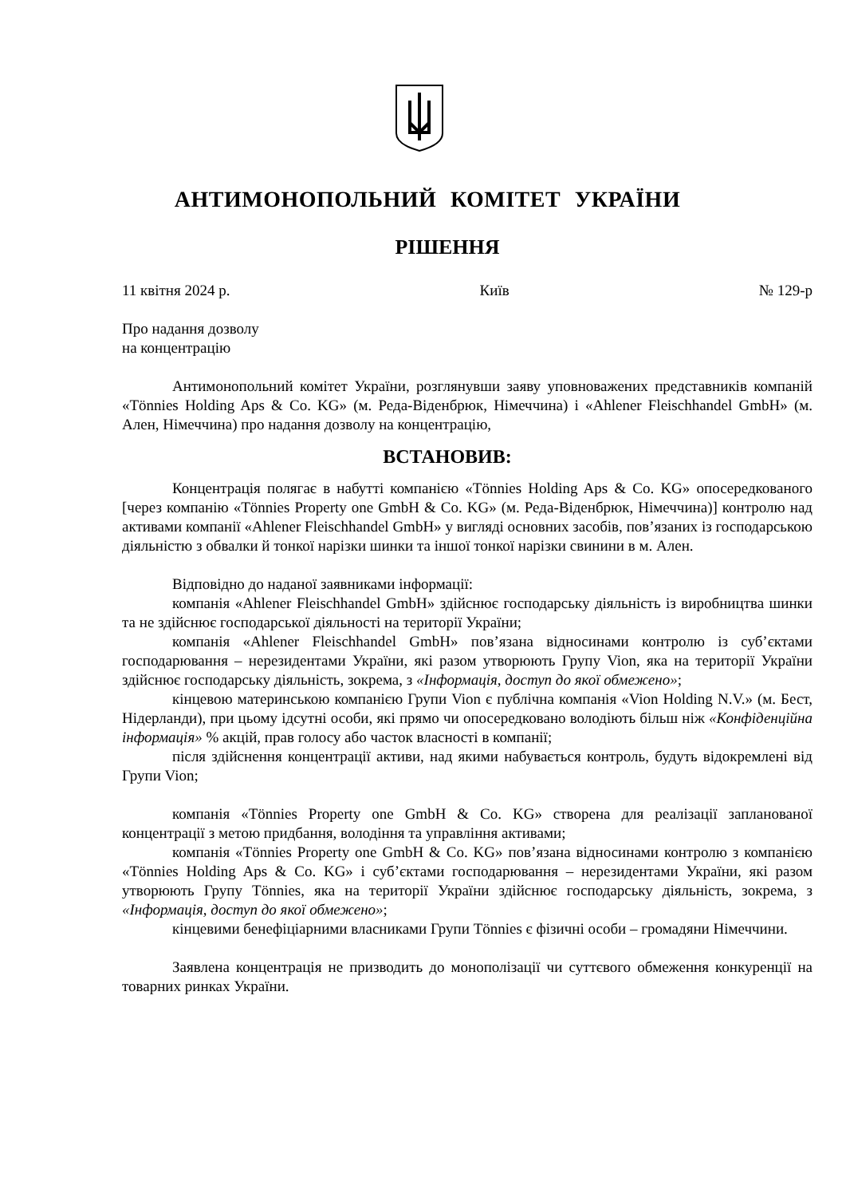АНТИМОНОПОЛЬНИЙ КОМІТЕТ УКРАЇНИ
РІШЕННЯ
11 квітня 2024 р. Київ № 129-р
Про надання дозволу
на концентрацію
Антимонопольний комітет України, розглянувши заяву уповноважених представників компаній «Tönnies Holding Aps & Co. KG» (м. Реда-Віденбрюк, Німеччина) і «Ahlener Fleischhandel GmbH» (м. Ален, Німеччина) про надання дозволу на концентрацію,
ВСТАНОВИВ:
Концентрація полягає в набутті компанією «Tönnies Holding Aps & Co. KG» опосередкованого [через компанію «Tönnies Property one GmbH & Co. KG» (м. Реда-Віденбрюк, Німеччина)] контролю над активами компанії «Ahlener Fleischhandel GmbH» у вигляді основних засобів, пов’язаних із господарською діяльністю з обвалки й тонкої нарізки шинки та іншої тонкої нарізки свинини в м. Ален.
Відповідно до наданої заявниками інформації:
компанія «Ahlener Fleischhandel GmbH» здійснює господарську діяльність із виробництва шинки та не здійснює господарської діяльності на території України;
компанія «Ahlener Fleischhandel GmbH» пов’язана відносинами контролю із суб’єктами господарювання – нерезидентами України, які разом утворюють Групу Vion, яка на території України здійснює господарську діяльність, зокрема, з «Інформація, доступ до якої обмежено»;
кінцевою материнською компанією Групи Vion є публічна компанія «Vion Holding N.V.» (м. Бест, Нідерланди), при цьому ідсутні особи, які прямо чи опосередковано володіють більш ніж «Конфіденційна інформація» % акцій, прав голосу або часток власності в компанії;
після здійснення концентрації активи, над якими набувається контроль, будуть відокремлені від Групи Vion;
компанія «Tönnies Property one GmbH & Co. KG» створена для реалізації запланованої концентрації з метою придбання, володіння та управління активами;
компанія «Tönnies Property one GmbH & Co. KG» пов’язана відносинами контролю з компанією «Tönnies Holding Aps & Co. KG» і суб’єктами господарювання – нерезидентами України, які разом утворюють Групу Tönnies, яка на території України здійснює господарську діяльність, зокрема, з «Інформація, доступ до якої обмежено»;
кінцевими бенефіціарними власниками Групи Tönnies є фізичні особи – громадяни Німеччини.
Заявлена концентрація не призводить до монополізації чи суттєвого обмеження конкуренції на товарних ринках України.